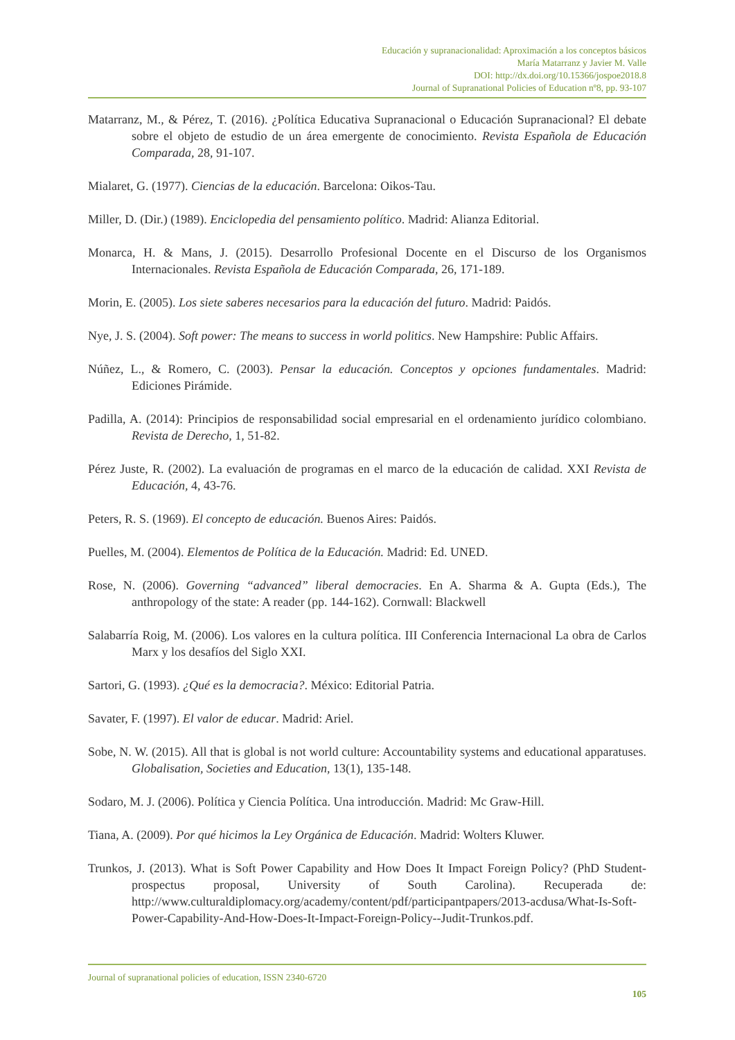Educación y supranacionalidad: Aproximación a los conceptos básicos
María Matarranz y Javier M. Valle
DOI: http://dx.doi.org/10.15366/jospoe2018.8
Journal of Supranational Policies of Education nº8, pp. 93-107
Matarranz, M., & Pérez, T. (2016). ¿Política Educativa Supranacional o Educación Supranacional? El debate sobre el objeto de estudio de un área emergente de conocimiento. Revista Española de Educación Comparada, 28, 91-107.
Mialaret, G. (1977). Ciencias de la educación. Barcelona: Oikos-Tau.
Miller, D. (Dir.) (1989). Enciclopedia del pensamiento político. Madrid: Alianza Editorial.
Monarca, H. & Mans, J. (2015). Desarrollo Profesional Docente en el Discurso de los Organismos Internacionales. Revista Española de Educación Comparada, 26, 171-189.
Morin, E. (2005). Los siete saberes necesarios para la educación del futuro. Madrid: Paidós.
Nye, J. S. (2004). Soft power: The means to success in world politics. New Hampshire: Public Affairs.
Núñez, L., & Romero, C. (2003). Pensar la educación. Conceptos y opciones fundamentales. Madrid: Ediciones Pirámide.
Padilla, A. (2014): Principios de responsabilidad social empresarial en el ordenamiento jurídico colombiano. Revista de Derecho, 1, 51-82.
Pérez Juste, R. (2002). La evaluación de programas en el marco de la educación de calidad. XXI Revista de Educación, 4, 43-76.
Peters, R. S. (1969). El concepto de educación. Buenos Aires: Paidós.
Puelles, M. (2004). Elementos de Política de la Educación. Madrid: Ed. UNED.
Rose, N. (2006). Governing “advanced” liberal democracies. En A. Sharma & A. Gupta (Eds.), The anthropology of the state: A reader (pp. 144-162). Cornwall: Blackwell
Salabarría Roig, M. (2006). Los valores en la cultura política. III Conferencia Internacional La obra de Carlos Marx y los desafíos del Siglo XXI.
Sartori, G. (1993). ¿Qué es la democracia?. México: Editorial Patria.
Savater, F. (1997). El valor de educar. Madrid: Ariel.
Sobe, N. W. (2015). All that is global is not world culture: Accountability systems and educational apparatuses. Globalisation, Societies and Education, 13(1), 135-148.
Sodaro, M. J. (2006). Política y Ciencia Política. Una introducción. Madrid: Mc Graw-Hill.
Tiana, A. (2009). Por qué hicimos la Ley Orgánica de Educación. Madrid: Wolters Kluwer.
Trunkos, J. (2013). What is Soft Power Capability and How Does It Impact Foreign Policy? (PhD Student-prospectus proposal, University of South Carolina). Recuperada de: http://www.culturaldiplomacy.org/academy/content/pdf/participantpapers/2013-acdusa/What-Is-Soft-Power-Capability-And-How-Does-It-Impact-Foreign-Policy--Judit-Trunkos.pdf.
Journal of supranational policies of education, ISSN 2340-6720
105